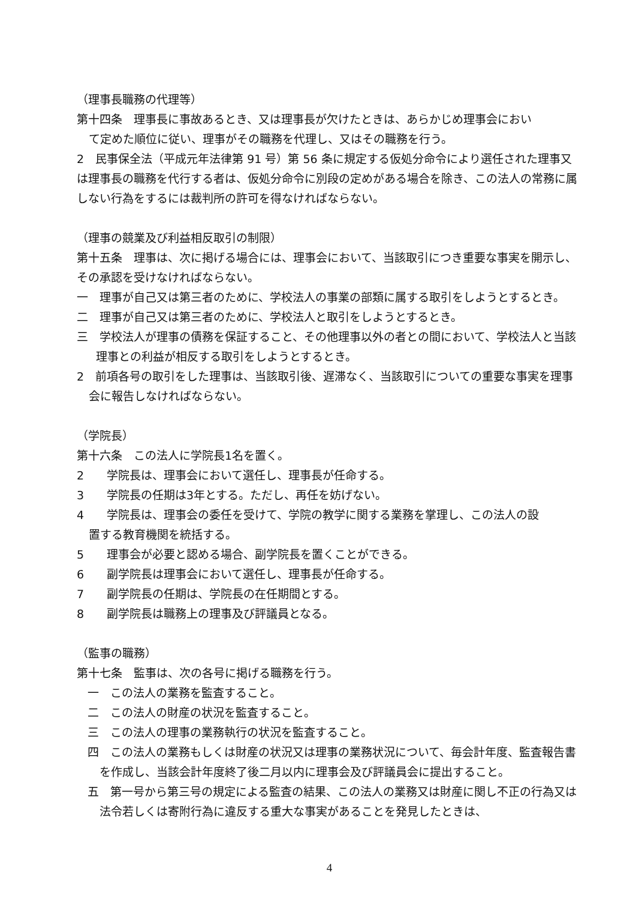（理事長職務の代理等）
第十四条　理事長に事故あるとき、又は理事長が欠けたときは、あらかじめ理事会におい
て定めた順位に従い、理事がその職務を代理し、又はその職務を行う。
2　民事保全法（平成元年法律第 91 号）第 56 条に規定する仮処分命令により選任された理事又は理事長の職務を代行する者は、仮処分命令に別段の定めがある場合を除き、この法人の常務に属しない行為をするには裁判所の許可を得なければならない。
（理事の競業及び利益相反取引の制限）
第十五条　理事は、次に掲げる場合には、理事会において、当該取引につき重要な事実を開示し、その承認を受けなければならない。
一　理事が自己又は第三者のために、学校法人の事業の部類に属する取引をしようとするとき。
二　理事が自己又は第三者のために、学校法人と取引をしようとするとき。
三　学校法人が理事の債務を保証すること、その他理事以外の者との間において、学校法人と当該理事との利益が相反する取引をしようとするとき。
2　前項各号の取引をした理事は、当該取引後、遅滞なく、当該取引についての重要な事実を理事会に報告しなければならない。
（学院長）
第十六条　この法人に学院長1名を置く。
2　　学院長は、理事会において選任し、理事長が任命する。
3　　学院長の任期は3年とする。ただし、再任を妨げない。
4　　学院長は、理事会の委任を受けて、学院の教学に関する業務を掌理し、この法人の設
置する教育機関を統括する。
5　　理事会が必要と認める場合、副学院長を置くことができる。
6　　副学院長は理事会において選任し、理事長が任命する。
7　　副学院長の任期は、学院長の在任期間とする。
8　　副学院長は職務上の理事及び評議員となる。
（監事の職務）
第十七条　監事は、次の各号に掲げる職務を行う。
一　この法人の業務を監査すること。
二　この法人の財産の状況を監査すること。
三　この法人の理事の業務執行の状況を監査すること。
四　この法人の業務もしくは財産の状況又は理事の業務状況について、毎会計年度、監査報告書を作成し、当該会計年度終了後二月以内に理事会及び評議員会に提出すること。
五　第一号から第三号の規定による監査の結果、この法人の業務又は財産に関し不正の行為又は法令若しくは寄附行為に違反する重大な事実があることを発見したときは、
4